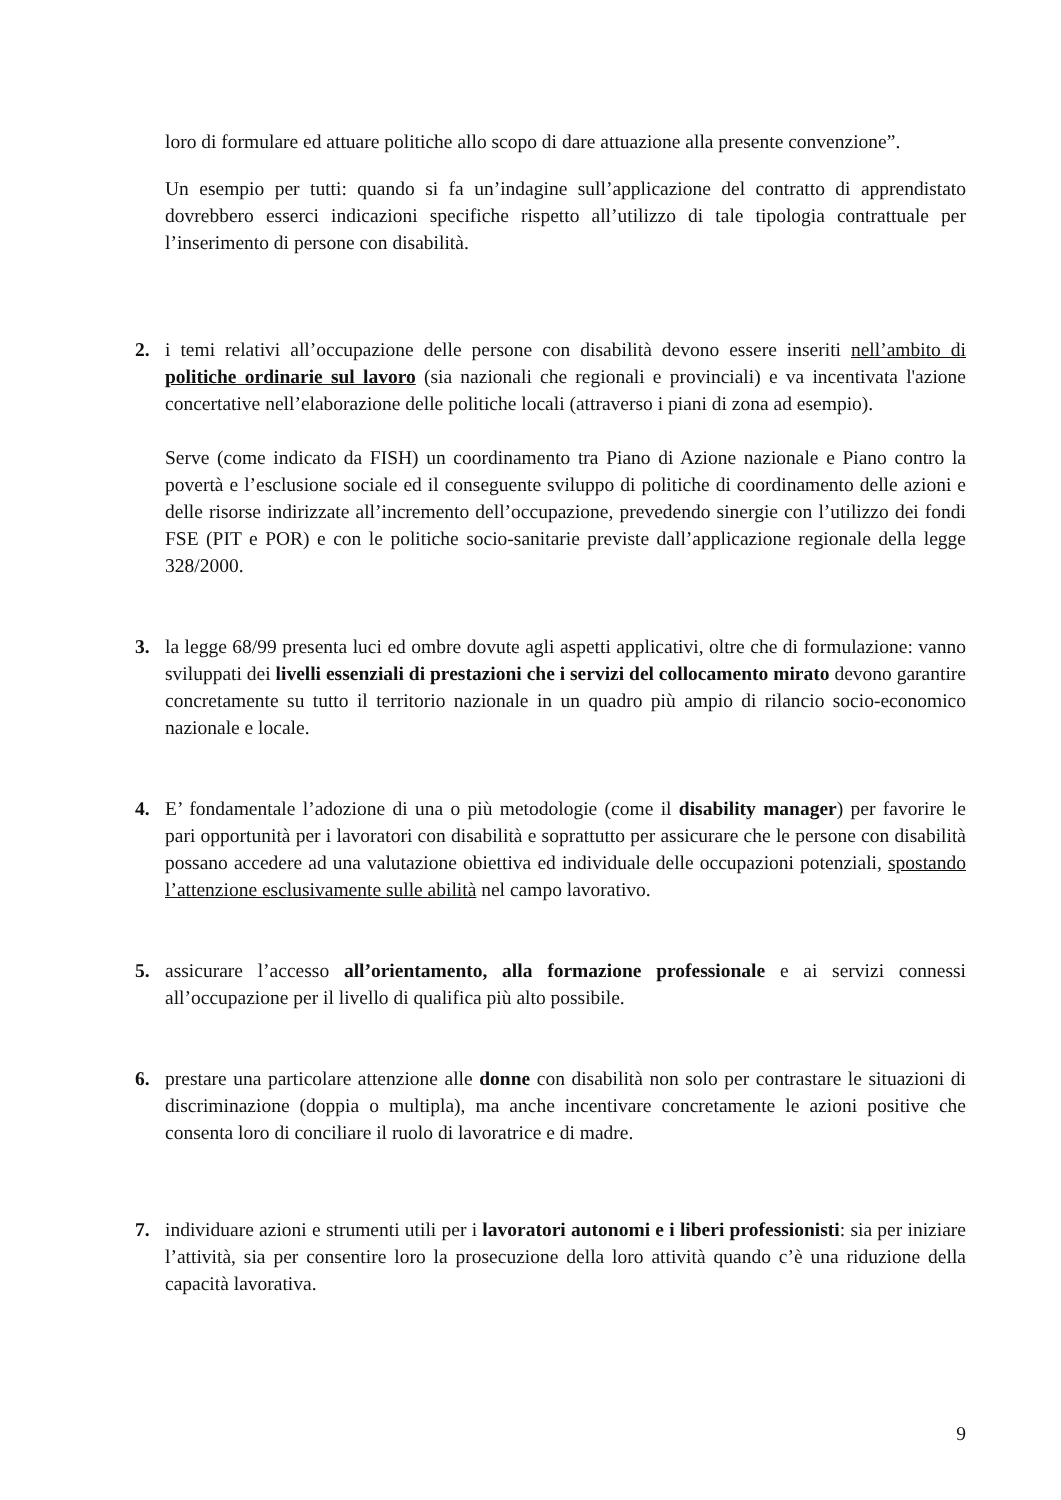loro di formulare ed attuare politiche allo scopo di dare attuazione alla presente convenzione”.
Un esempio per tutti: quando si fa un’indagine sull’applicazione del contratto di apprendistato dovrebbero esserci indicazioni specifiche rispetto all’utilizzo di tale tipologia contrattuale per l’inserimento di persone con disabilità.
2. i temi relativi all’occupazione delle persone con disabilità devono essere inseriti nell’ambito di politiche ordinarie sul lavoro (sia nazionali che regionali e provinciali) e va incentivata l'azione concertative nell’elaborazione delle politiche locali (attraverso i piani di zona ad esempio).
Serve (come indicato da FISH) un coordinamento tra Piano di Azione nazionale e Piano contro la povertà e l’esclusione sociale ed il conseguente sviluppo di politiche di coordinamento delle azioni e delle risorse indirizzate all’incremento dell’occupazione, prevedendo sinergie con l’utilizzo dei fondi FSE (PIT e POR) e con le politiche socio-sanitarie previste dall’applicazione regionale della legge 328/2000.
3. la legge 68/99 presenta luci ed ombre dovute agli aspetti applicativi, oltre che di formulazione: vanno sviluppati dei livelli essenziali di prestazioni che i servizi del collocamento mirato devono garantire concretamente su tutto il territorio nazionale in un quadro più ampio di rilancio socio-economico nazionale e locale.
4. E’ fondamentale l’adozione di una o più metodologie (come il disability manager) per favorire le pari opportunità per i lavoratori con disabilità e soprattutto per assicurare che le persone con disabilità possano accedere ad una valutazione obiettiva ed individuale delle occupazioni potenziali, spostando l’attenzione esclusivamente sulle abilità nel campo lavorativo.
5. assicurare l’accesso all’orientamento, alla formazione professionale e ai servizi connessi all’occupazione per il livello di qualifica più alto possibile.
6. prestare una particolare attenzione alle donne con disabilità non solo per contrastare le situazioni di discriminazione (doppia o multipla), ma anche incentivare concretamente le azioni positive che consenta loro di conciliare il ruolo di lavoratrice e di madre.
7. individuare azioni e strumenti utili per i lavoratori autonomi e i liberi professionisti: sia per iniziare l’attività, sia per consentire loro la prosecuzione della loro attività quando c’è una riduzione della capacità lavorativa.
9